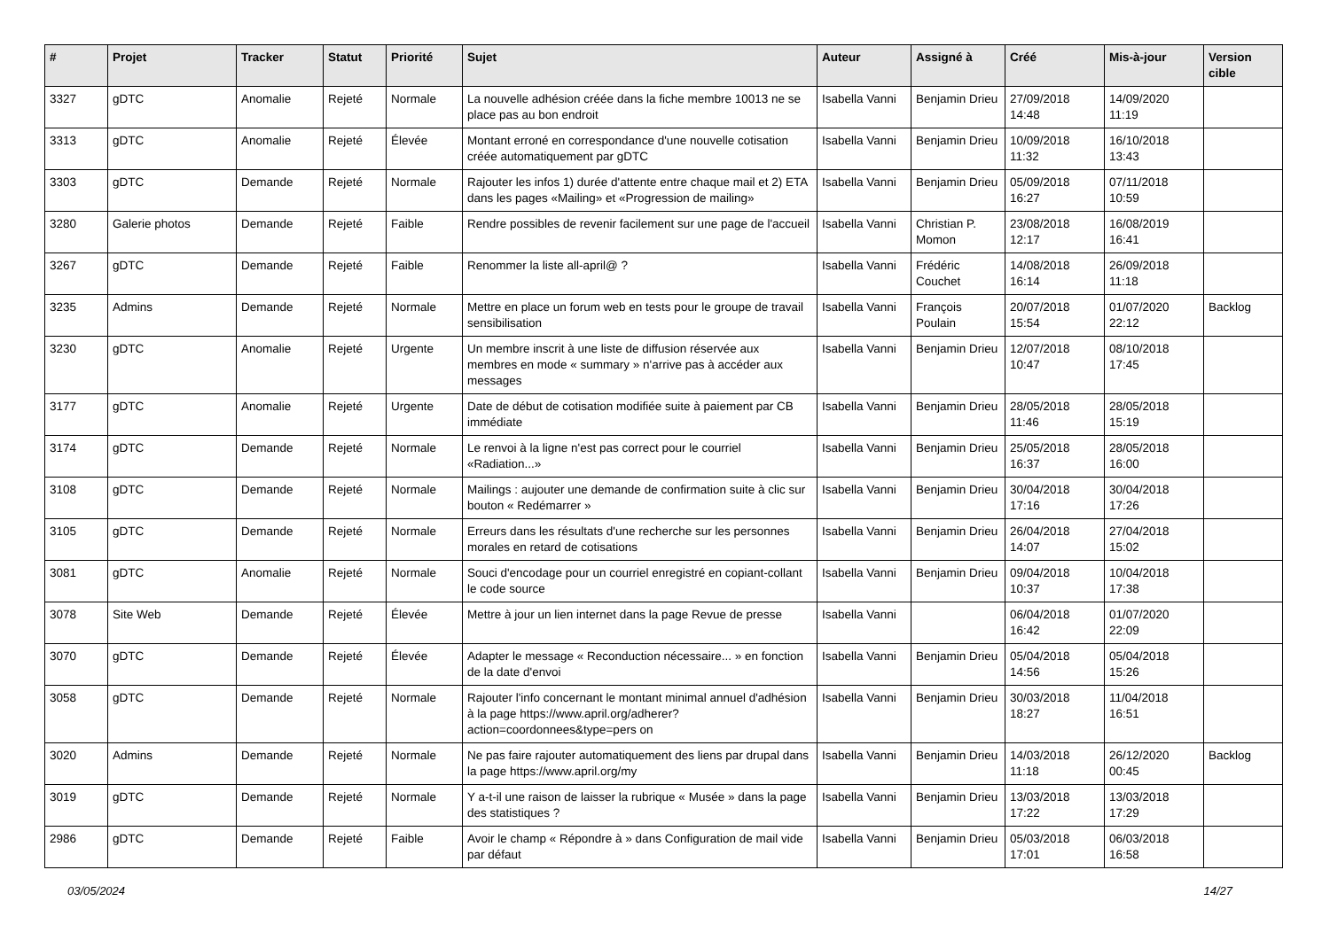| # | Projet | Tracker | Statut | Priorité | Sujet | Auteur | Assigné à | Créé | Mis-à-jour | Version cible |
| --- | --- | --- | --- | --- | --- | --- | --- | --- | --- | --- |
| 3327 | gDTC | Anomalie | Rejeté | Normale | La nouvelle adhésion créée dans la fiche membre 10013 ne se place pas au bon endroit | Isabella Vanni | Benjamin Drieu | 27/09/2018 14:48 | 14/09/2020 11:19 | |
| 3313 | gDTC | Anomalie | Rejeté | Élevée | Montant erroné en correspondance d'une nouvelle cotisation créée automatiquement par gDTC | Isabella Vanni | Benjamin Drieu | 10/09/2018 11:32 | 16/10/2018 13:43 | |
| 3303 | gDTC | Demande | Rejeté | Normale | Rajouter les infos 1) durée d'attente entre chaque mail et 2) ETA dans les pages «Mailing» et «Progression de mailing» | Isabella Vanni | Benjamin Drieu | 05/09/2018 16:27 | 07/11/2018 10:59 | |
| 3280 | Galerie photos | Demande | Rejeté | Faible | Rendre possibles de revenir facilement sur une page de l'accueil | Isabella Vanni | Christian P. Momon | 23/08/2018 12:17 | 16/08/2019 16:41 | |
| 3267 | gDTC | Demande | Rejeté | Faible | Renommer la liste all-april@ ? | Isabella Vanni | Frédéric Couchet | 14/08/2018 16:14 | 26/09/2018 11:18 | |
| 3235 | Admins | Demande | Rejeté | Normale | Mettre en place un forum web en tests pour le groupe de travail sensibilisation | Isabella Vanni | François Poulain | 20/07/2018 15:54 | 01/07/2020 22:12 | Backlog |
| 3230 | gDTC | Anomalie | Rejeté | Urgente | Un membre inscrit à une liste de diffusion réservée aux membres en mode « summary » n'arrive pas à accéder aux messages | Isabella Vanni | Benjamin Drieu | 12/07/2018 10:47 | 08/10/2018 17:45 | |
| 3177 | gDTC | Anomalie | Rejeté | Urgente | Date de début de cotisation modifiée suite à paiement par CB immédiate | Isabella Vanni | Benjamin Drieu | 28/05/2018 11:46 | 28/05/2018 15:19 | |
| 3174 | gDTC | Demande | Rejeté | Normale | Le renvoi à la ligne n'est pas correct pour le courriel «Radiation...» | Isabella Vanni | Benjamin Drieu | 25/05/2018 16:37 | 28/05/2018 16:00 | |
| 3108 | gDTC | Demande | Rejeté | Normale | Mailings : aujouter une demande de confirmation suite à clic sur bouton « Redémarrer » | Isabella Vanni | Benjamin Drieu | 30/04/2018 17:16 | 30/04/2018 17:26 | |
| 3105 | gDTC | Demande | Rejeté | Normale | Erreurs dans les résultats d'une recherche sur les personnes morales en retard de cotisations | Isabella Vanni | Benjamin Drieu | 26/04/2018 14:07 | 27/04/2018 15:02 | |
| 3081 | gDTC | Anomalie | Rejeté | Normale | Souci d'encodage pour un courriel enregistré en copiant-collant le code source | Isabella Vanni | Benjamin Drieu | 09/04/2018 10:37 | 10/04/2018 17:38 | |
| 3078 | Site Web | Demande | Rejeté | Élevée | Mettre à jour un lien internet dans la page Revue de presse | Isabella Vanni | | 06/04/2018 16:42 | 01/07/2020 22:09 | |
| 3070 | gDTC | Demande | Rejeté | Élevée | Adapter le message « Reconduction nécessaire... » en fonction de la date d'envoi | Isabella Vanni | Benjamin Drieu | 05/04/2018 14:56 | 05/04/2018 15:26 | |
| 3058 | gDTC | Demande | Rejeté | Normale | Rajouter l'info concernant le montant minimal annuel d'adhésion à la page https://www.april.org/adherer?action=coordonnees&type=pers on | Isabella Vanni | Benjamin Drieu | 30/03/2018 18:27 | 11/04/2018 16:51 | |
| 3020 | Admins | Demande | Rejeté | Normale | Ne pas faire rajouter automatiquement des liens par drupal dans la page https://www.april.org/my | Isabella Vanni | Benjamin Drieu | 14/03/2018 11:18 | 26/12/2020 00:45 | Backlog |
| 3019 | gDTC | Demande | Rejeté | Normale | Y a-t-il une raison de laisser la rubrique « Musée » dans la page des statistiques ? | Isabella Vanni | Benjamin Drieu | 13/03/2018 17:22 | 13/03/2018 17:29 | |
| 2986 | gDTC | Demande | Rejeté | Faible | Avoir le champ « Répondre à » dans Configuration de mail vide par défaut | Isabella Vanni | Benjamin Drieu | 05/03/2018 17:01 | 06/03/2018 16:58 | |
03/05/2024 14/27